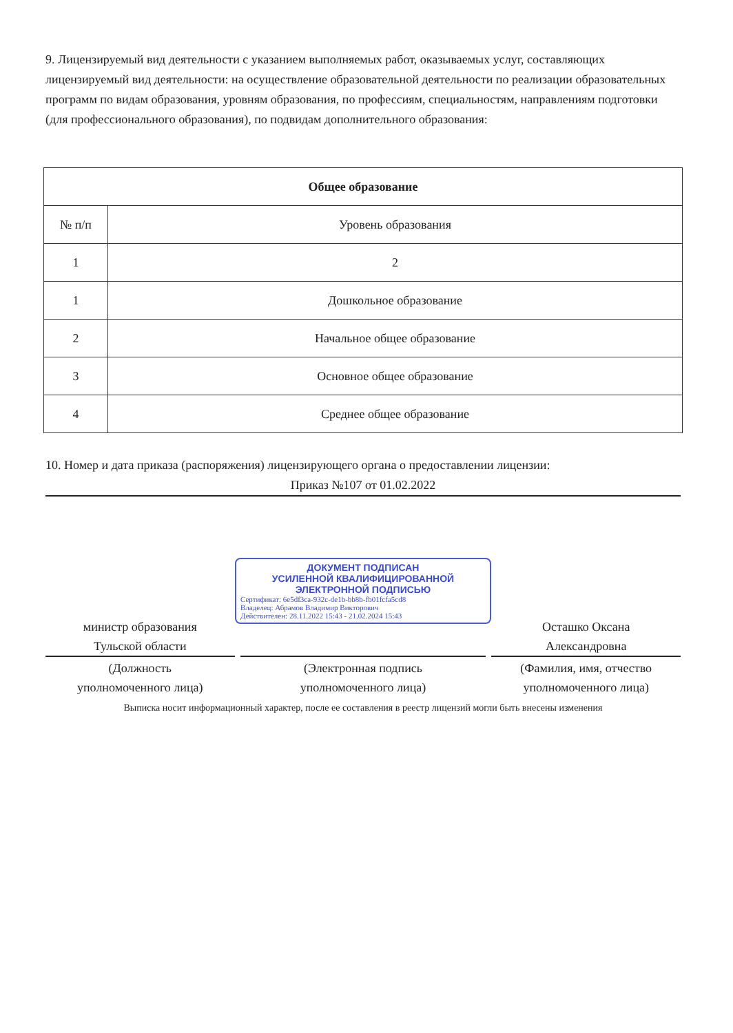9. Лицензируемый вид деятельности с указанием выполняемых работ, оказываемых услуг, составляющих лицензируемый вид деятельности: на осуществление образовательной деятельности по реализации образовательных программ по видам образования, уровням образования, по профессиям, специальностям, направлениям подготовки (для профессионального образования), по подвидам дополнительного образования:
| Общее образование | |
| --- | --- |
| № п/п | Уровень образования |
| 1 | 2 |
| 1 | Дошкольное образование |
| 2 | Начальное общее образование |
| 3 | Основное общее образование |
| 4 | Среднее общее образование |
10. Номер и дата приказа (распоряжения) лицензирующего органа о предоставлении лицензии:
Приказ №107 от 01.02.2022
ДОКУМЕНТ ПОДПИСАН
УСИЛЕННОЙ КВАЛИФИЦИРОВАННОЙ
ЭЛЕКТРОННОЙ ПОДПИСЬЮ
Сертификат: 6e5df3ca-932c-de1b-bb8b-fb01fcfa5cd8
Владелец: Абрамов Владимир Викторович
Действителен: 28.11.2022 15:43 - 21.02.2024 15:43
министр образования
Тульской области
Осташко Оксана
Александровна
(Должность
уполномоченного лица)
(Электронная подпись
уполномоченного лица)
(Фамилия, имя, отчество
уполномоченного лица)
Выписка носит информационный характер, после ее составления в реестр лицензий могли быть внесены изменения